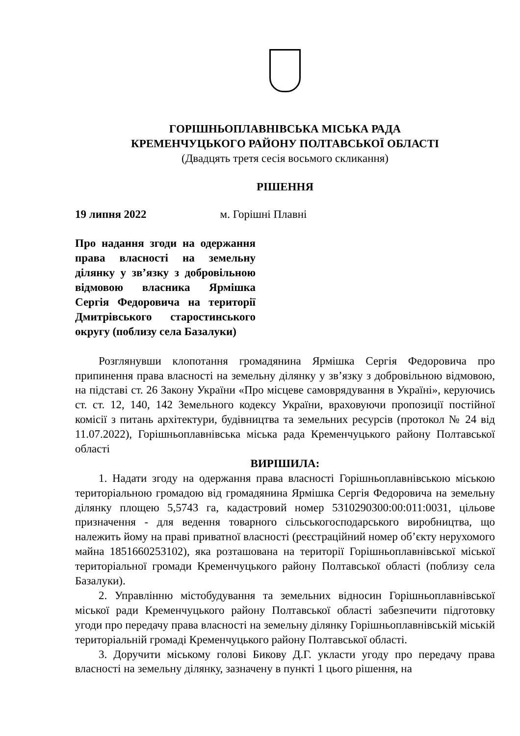ГОРІШНЬОПЛАВНІВСЬКА МІСЬКА РАДА
КРЕМЕНЧУЦЬКОГО РАЙОНУ ПОЛТАВСЬКОЇ ОБЛАСТІ
(Двадцять третя сесія восьмого скликання)
РІШЕННЯ
19 липня 2022 м. Горішні Плавні
Про надання згоди на одержання права власності на земельну ділянку у зв’язку з добровільною відмовою власника Ярмішка Сергія Федоровича на території Дмитрівського старостинського округу (поблизу села Базалуки)
Розглянувши клопотання громадянина Ярмішка Сергія Федоровича про припинення права власності на земельну ділянку у зв’язку з добровільною відмовою, на підставі ст. 26 Закону України «Про місцеве самоврядування в Україні», керуючись ст. ст. 12, 140, 142 Земельного кодексу України, враховуючи пропозиції постійної комісії з питань архітектури, будівництва та земельних ресурсів (протокол № 24 від 11.07.2022), Горішньоплавнівська міська рада Кременчуцького району Полтавської області
ВИРІШИЛА:
1. Надати згоду на одержання права власності Горішньоплавнівською міською територіальною громадою від громадянина Ярмішка Сергія Федоровича на земельну ділянку площею 5,5743 га, кадастровий номер 5310290300:00:011:0031, цільове призначення - для ведення товарного сільськогосподарського виробництва, що належить йому на праві приватної власності (реєстраційний номер об’єкту нерухомого майна 1851660253102), яка розташована на території Горішньоплавнівської міської територіальної громади Кременчуцького району Полтавської області (поблизу села Базалуки).
2. Управлінню містобудування та земельних відносин Горішньоплавнівської міської ради Кременчуцького району Полтавської області забезпечити підготовку угоди про передачу права власності на земельну ділянку Горішньоплавнівській міській територіальній громаді Кременчуцького району Полтавської області.
3. Доручити міському голові Бикову Д.Г. укласти угоду про передачу права власності на земельну ділянку, зазначену в пункті 1 цього рішення, на